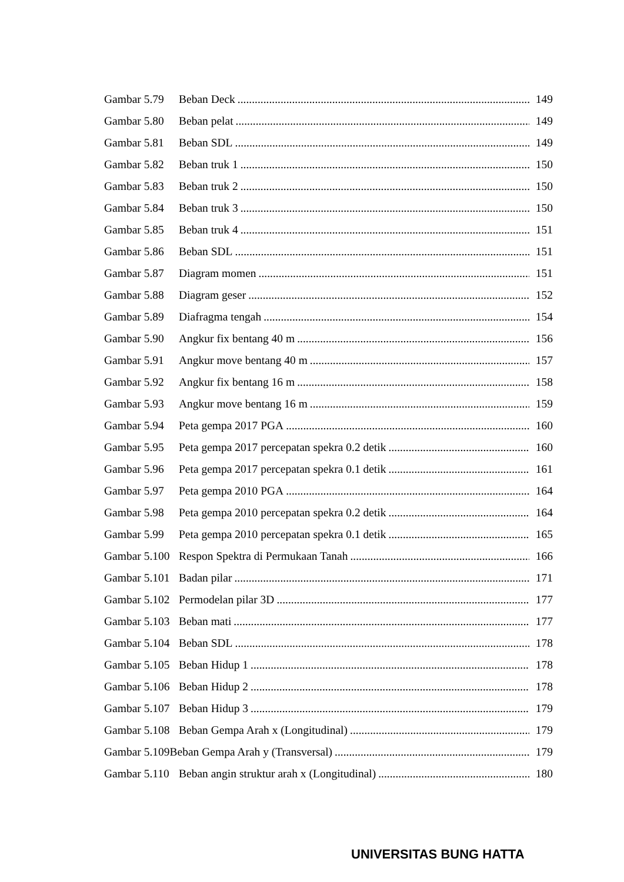Gambar 5.79 Beban Deck 149
Gambar 5.80 Beban pelat 149
Gambar 5.81 Beban SDL 149
Gambar 5.82 Beban truk 1 150
Gambar 5.83 Beban truk 2 150
Gambar 5.84 Beban truk 3 150
Gambar 5.85 Beban truk 4 151
Gambar 5.86 Beban SDL 151
Gambar 5.87 Diagram momen 151
Gambar 5.88 Diagram geser 152
Gambar 5.89 Diafragma tengah 154
Gambar 5.90 Angkur fix bentang 40 m 156
Gambar 5.91 Angkur move bentang 40 m 157
Gambar 5.92 Angkur fix bentang 16 m 158
Gambar 5.93 Angkur move bentang 16 m 159
Gambar 5.94 Peta gempa 2017 PGA 160
Gambar 5.95 Peta gempa 2017 percepatan spekra 0.2 detik 160
Gambar 5.96 Peta gempa 2017 percepatan spekra 0.1 detik 161
Gambar 5.97 Peta gempa 2010 PGA 164
Gambar 5.98 Peta gempa 2010 percepatan spekra 0.2 detik 164
Gambar 5.99 Peta gempa 2010 percepatan spekra 0.1 detik 165
Gambar 5.100 Respon Spektra di Permukaan Tanah 166
Gambar 5.101 Badan pilar 171
Gambar 5.102 Permodelan pilar 3D 177
Gambar 5.103 Beban mati 177
Gambar 5.104 Beban SDL 178
Gambar 5.105 Beban Hidup 1 178
Gambar 5.106 Beban Hidup 2 178
Gambar 5.107 Beban Hidup 3 179
Gambar 5.108 Beban Gempa Arah x (Longitudinal) 179
Gambar 5.109Beban Gempa Arah y (Transversal) 179
Gambar 5.110 Beban angin struktur arah x (Longitudinal) 180
UNIVERSITAS BUNG HATTA